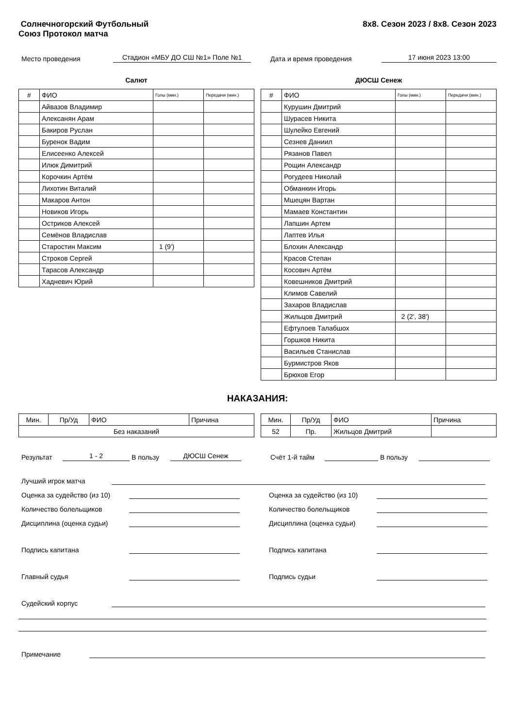Солнечногорский Футбольный
Союз Протокол матча
8x8. Сезон 2023 / 8x8. Сезон 2023
Место проведения Стадион «МБУ ДО СШ №1» Поле №1 Дата и время проведения 17 июня 2023 13:00
Салют
| # | ФИО | Голы (мин.) | Передачи (мин.) |
| --- | --- | --- | --- |
| | Айвазов Владимир | | |
| | Алексанян Арам | | |
| | Бакиров Руслан | | |
| | Буренок Вадим | | |
| | Елисеенко Алексей | | |
| | Илюк Димитрий | | |
| | Корочкин Артём | | |
| | Лихотин Виталий | | |
| | Макаров Антон | | |
| | Новиков Игорь | | |
| | Остриков Алексей | | |
| | Семёнов Владислав | | |
| | Старостин Максим | 1 (9') | |
| | Строков Сергей | | |
| | Тарасов Александр | | |
| | Хадневич Юрий | | |
ДЮСШ Сенеж
| # | ФИО | Голы (мин.) | Передачи (мин.) |
| --- | --- | --- | --- |
| | Курушин Дмитрий | | |
| | Шурасев Никита | | |
| | Шулейко Евгений | | |
| | Сезнев Даниил | | |
| | Рязанов Павел | | |
| | Рощин Александр | | |
| | Рогудеев Николай | | |
| | Обманкин Игорь | | |
| | Мшецян Вартан | | |
| | Мамаев Константин | | |
| | Лапшин Артем | | |
| | Лаптев Илья | | |
| | Блохин Александр | | |
| | Красов Степан | | |
| | Косович Артём | | |
| | Ковешников Дмитрий | | |
| | Климов Савелий | | |
| | Захаров Владислав | | |
| | Жильцов Дмитрий | 2 (2', 38') | |
| | Ефтулоев Талабшох | | |
| | Горшков Никита | | |
| | Васильев Станислав | | |
| | Бурмистров Яков | | |
| | Брюхов Егор | | |
НАКАЗАНИЯ:
| Мин. | Пр/Уд | ФИО | Причина |
| --- | --- | --- | --- |
| Без наказаний | | | |
| Мин. | Пр/Уд | ФИО | Причина |
| --- | --- | --- | --- |
| 52 | Пр. | Жильцов Дмитрий | |
Результат 1 - 2 В пользу ДЮСШ Сенеж Счёт 1-й тайм В пользу
Лучший игрок матча
Оценка за судейство (из 10) Оценка за судейство (из 10)
Количество болельщиков Количество болельщиков
Дисциплина (оценка судьи) Дисциплина (оценка судьи)
Подпись капитана Подпись капитана
Главный судья Подпись судьи
Судейский корпус
Примечание